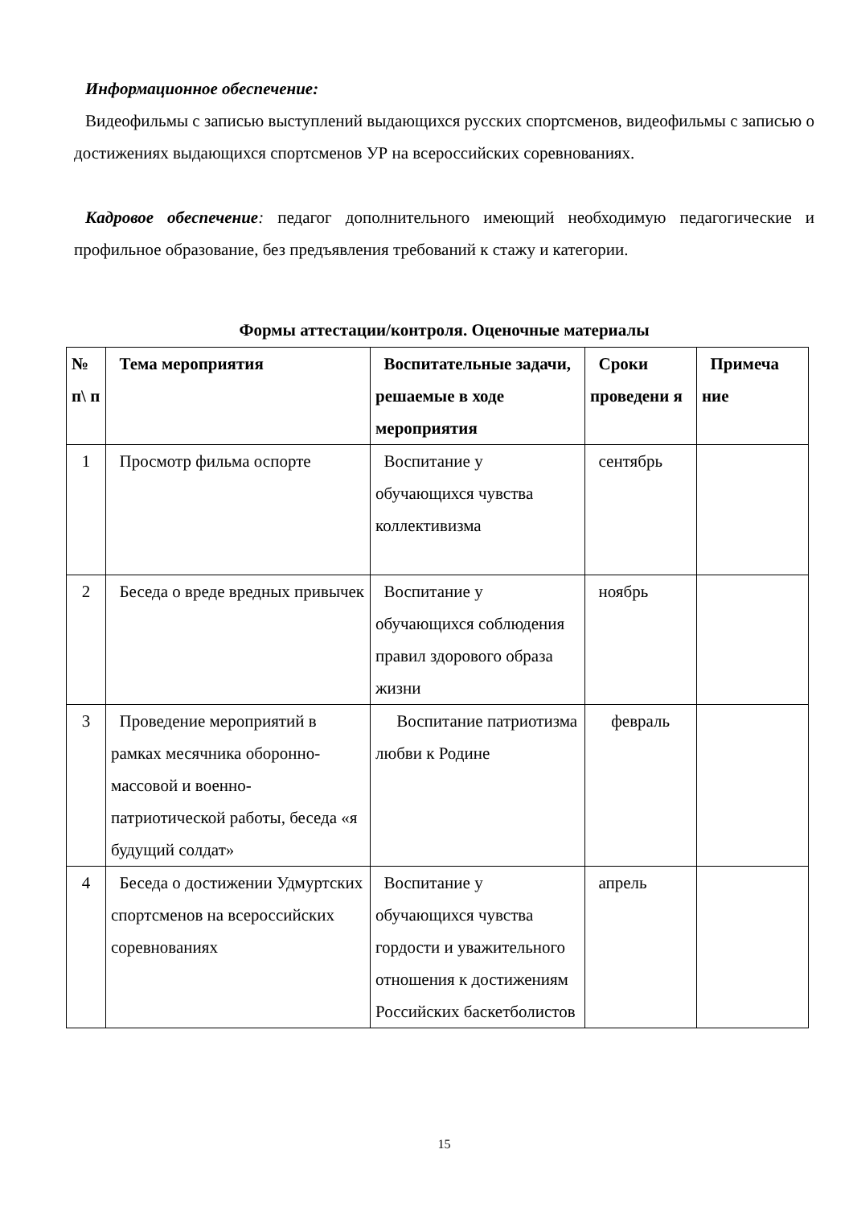Информационное обеспечение:
Видеофильмы с записью выступлений выдающихся русских спортсменов, видеофильмы с записью о достижениях выдающихся спортсменов УР на всероссийских соревнованиях.
Кадровое обеспечение: педагог дополнительного имеющий необходимую педагогические и профильное образование, без предъявления требований к стажу и категории.
Формы аттестации/контроля. Оценочные материалы
| № п\ п | Тема мероприятия | Воспитательные задачи, решаемые в ходе мероприятия | Сроки проведени я | Примеча ние |
| --- | --- | --- | --- | --- |
| 1 | Просмотр фильма оспорте | Воспитание у обучающихся чувства коллективизма | сентябрь | |
| 2 | Беседа о вреде вредных привычек | Воспитание у обучающихся соблюдения правил здорового образа жизни | ноябрь | |
| 3 | Проведение мероприятий в рамках месячника оборонно-массовой и военно-патриотической работы, беседа «я будущий солдат» | Воспитание патриотизма любви к Родине | февраль | |
| 4 | Беседа о достижении Удмуртских спортсменов на всероссийских соревнованиях | Воспитание у обучающихся чувства гордости и уважительного отношения к достижениям Российских баскетболистов | апрель | |
15